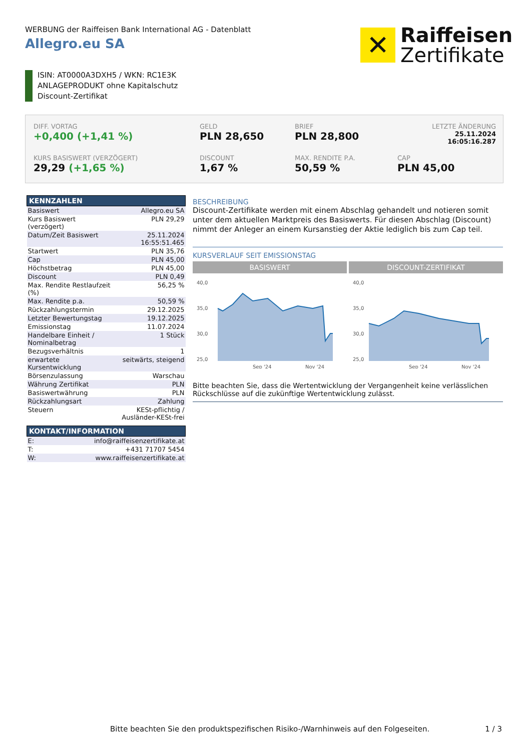WERBUNG der Raiffeisen Bank International AG - Datenblatt
Allegro.eu SA
✕
Raiffeisen
Zertifikate
ISIN: AT0000A3DXH5 / WKN: RC1E3K
ANLAGEPRODUKT ohne Kapitalschutz
Discount-Zertifikat
DIFF. VORTAG
+0,400 (+1,41 %)
GELD
PLN 28,650
BRIEF
PLN 28,800
LETZTE ÄNDERUNG
25.11.2024
16:05:16.287
KURS BASISWERT (VERZÖGERT)
29,29 (+1,65 %)
DISCOUNT
1,67 %
MAX. RENDITE P.A.
50,59 %
CAP
PLN 45,00
| KENNZAHLEN | |
| --- | --- |
| Basiswert | Allegro.eu SA |
| Kurs Basiswert (verzögert) | PLN 29,29 |
| Datum/Zeit Basiswert | 25.11.2024 16:55:51.465 |
| Startwert | PLN 35,76 |
| Cap | PLN 45,00 |
| Höchstbetrag | PLN 45,00 |
| Discount | PLN 0,49 |
| Max. Rendite Restlaufzeit (%) | 56,25 % |
| Max. Rendite p.a. | 50,59 % |
| Rückzahlungstermin | 29.12.2025 |
| Letzter Bewertungstag | 19.12.2025 |
| Emissionstag | 11.07.2024 |
| Handelbare Einheit / Nominalbetrag | 1 Stück |
| Bezugsverhältnis | 1 |
| erwartete Kursentwicklung | seitwärts, steigend |
| Börsenzulassung | Warschau |
| Währung Zertifikat | PLN |
| Basiswertwährung | PLN |
| Rückzahlungsart | Zahlung |
| Steuern | KESt-pflichtig / Ausländer-KESt-frei |
| KONTAKT/INFORMATION | |
| --- | --- |
| E: | info@raiffeisenzertifikate.at |
| T: | +431 71707 5454 |
| W: | www.raiffeisenzertifikate.at |
BESCHREIBUNG
Discount-Zertifikate werden mit einem Abschlag gehandelt und notieren somit unter dem aktuellen Marktpreis des Basiswerts. Für diesen Abschlag (Discount) nimmt der Anleger an einem Kursanstieg der Aktie lediglich bis zum Cap teil.
KURSVERLAUF SEIT EMISSIONSTAG
BASISWERT
40,0
35,0
30,0
25,0
Sep '24
Nov '24
DISCOUNT-ZERTIFIKAT
40,0
35,0
30,0
25,0
Sep '24
Nov '24
Bitte beachten Sie, dass die Wertentwicklung der Vergangenheit keine verlässlichen Rückschlüsse auf die zukünftige Wertentwicklung zulässt.
Bitte beachten Sie den produktspezifischen Risiko-/Warnhinweis auf den Folgeseiten.
1 / 3